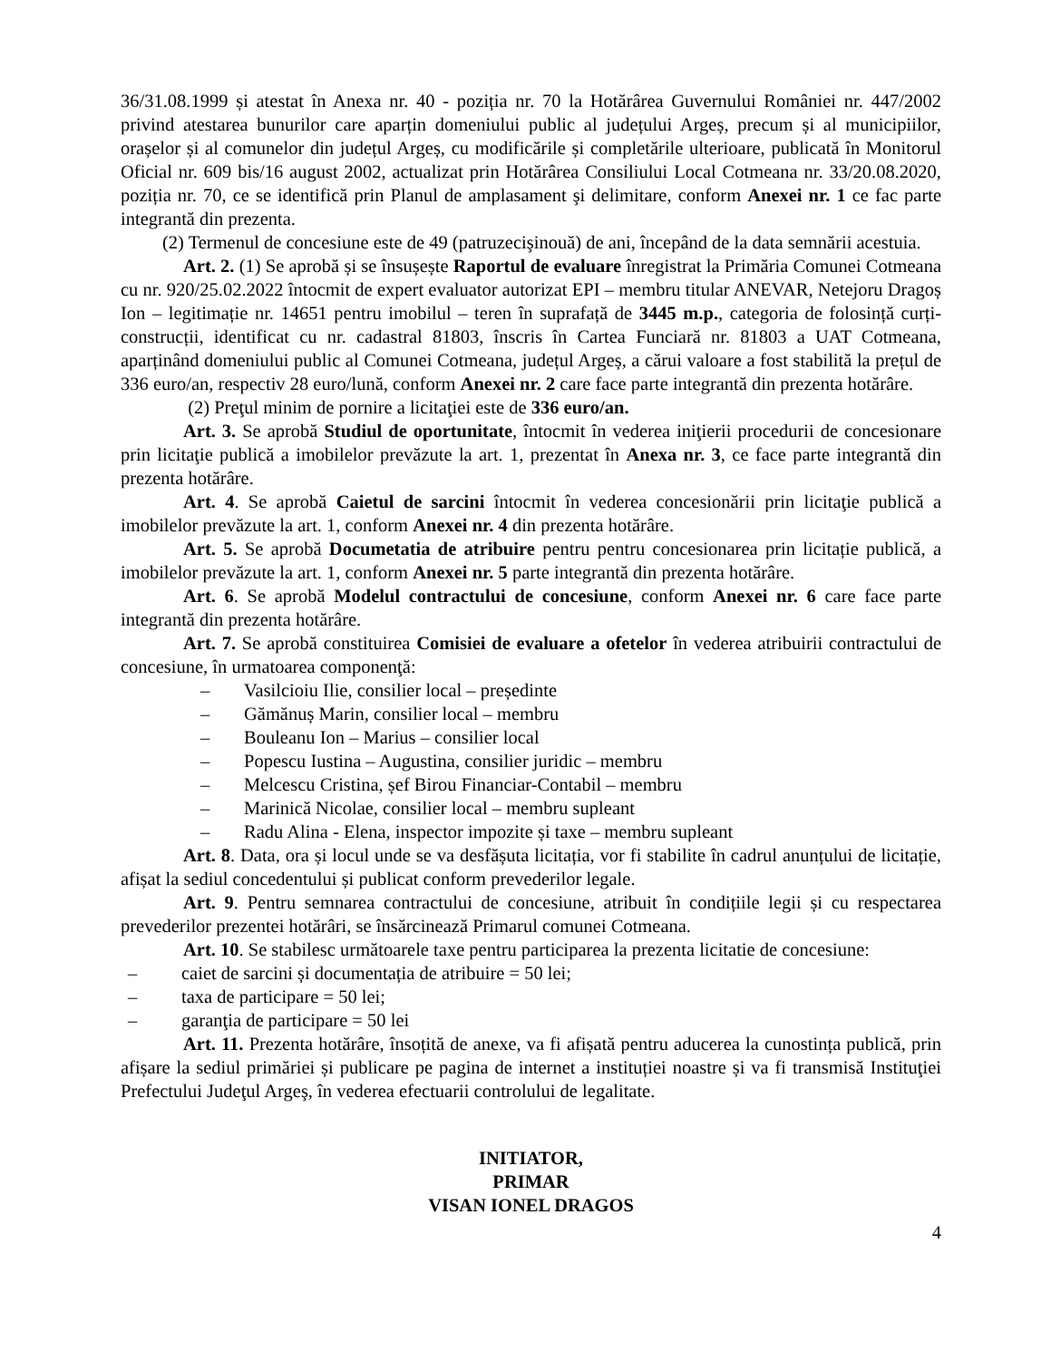36/31.08.1999 și atestat în Anexa nr. 40 - poziția nr. 70 la Hotărârea Guvernului României nr. 447/2002 privind atestarea bunurilor care aparțin domeniului public al județului Argeș, precum și al municipiilor, orașelor și al comunelor din județul Argeș, cu modificările și completările ulterioare, publicată în Monitorul Oficial nr. 609 bis/16 august 2002, actualizat prin Hotărârea Consiliului Local Cotmeana nr. 33/20.08.2020, poziția nr. 70, ce se identifică prin Planul de amplasament şi delimitare, conform Anexei nr. 1 ce fac parte integrantă din prezenta.
(2) Termenul de concesiune este de 49 (patruzecişinouă) de ani, începând de la data semnării acestuia.
Art. 2. (1) Se aprobă și se însușește Raportul de evaluare înregistrat la Primăria Comunei Cotmeana cu nr. 920/25.02.2022 întocmit de expert evaluator autorizat EPI – membru titular ANEVAR, Netejoru Dragoș Ion – legitimație nr. 14651 pentru imobilul – teren în suprafață de 3445 m.p., categoria de folosință curți-construcții, identificat cu nr. cadastral 81803, înscris în Cartea Funciară nr. 81803 a UAT Cotmeana, aparținând domeniului public al Comunei Cotmeana, județul Argeș, a cărui valoare a fost stabilită la prețul de 336 euro/an, respectiv 28 euro/lună, conform Anexei nr. 2 care face parte integrantă din prezenta hotărâre.
(2) Preţul minim de pornire a licitaţiei este de 336 euro/an.
Art. 3. Se aprobă Studiul de oportunitate, întocmit în vederea iniţierii procedurii de concesionare prin licitaţie publică a imobilelor prevăzute la art. 1, prezentat în Anexa nr. 3, ce face parte integrantă din prezenta hotărâre.
Art. 4. Se aprobă Caietul de sarcini întocmit în vederea concesionării prin licitaţie publică a imobilelor prevăzute la art. 1, conform Anexei nr. 4 din prezenta hotărâre.
Art. 5. Se aprobă Documetatia de atribuire pentru pentru concesionarea prin licitație publică, a imobilelor prevăzute la art. 1, conform Anexei nr. 5 parte integrantă din prezenta hotărâre.
Art. 6. Se aprobă Modelul contractului de concesiune, conform Anexei nr. 6 care face parte integrantă din prezenta hotărâre.
Art. 7. Se aprobă constituirea Comisiei de evaluare a ofetelor în vederea atribuirii contractului de concesiune, în urmatoarea componenţă:
– Vasilcioiu Ilie, consilier local – președinte
– Gămănuș Marin, consilier local – membru
– Bouleanu Ion – Marius – consilier local
– Popescu Iustina – Augustina, consilier juridic – membru
– Melcescu Cristina, șef Birou Financiar-Contabil – membru
– Marinică Nicolae, consilier local – membru supleant
– Radu Alina - Elena, inspector impozite și taxe – membru supleant
Art. 8. Data, ora și locul unde se va desfășuta licitația, vor fi stabilite în cadrul anunțului de licitație, afișat la sediul concedentului și publicat conform prevederilor legale.
Art. 9. Pentru semnarea contractului de concesiune, atribuit în condițiile legii și cu respectarea prevederilor prezentei hotărâri, se însărcinează Primarul comunei Cotmeana.
Art. 10. Se stabilesc următoarele taxe pentru participarea la prezenta licitatie de concesiune:
– caiet de sarcini și documentația de atribuire = 50 lei;
– taxa de participare = 50 lei;
– garanţia de participare = 50 lei
Art. 11. Prezenta hotărâre, însoțită de anexe, va fi afișată pentru aducerea la cunostința publică, prin afișare la sediul primăriei și publicare pe pagina de internet a instituției noastre și va fi transmisă Instituţiei Prefectului Judeţul Argeş, în vederea efectuarii controlului de legalitate.
INITIATOR,
PRIMAR
VISAN IONEL DRAGOS
4